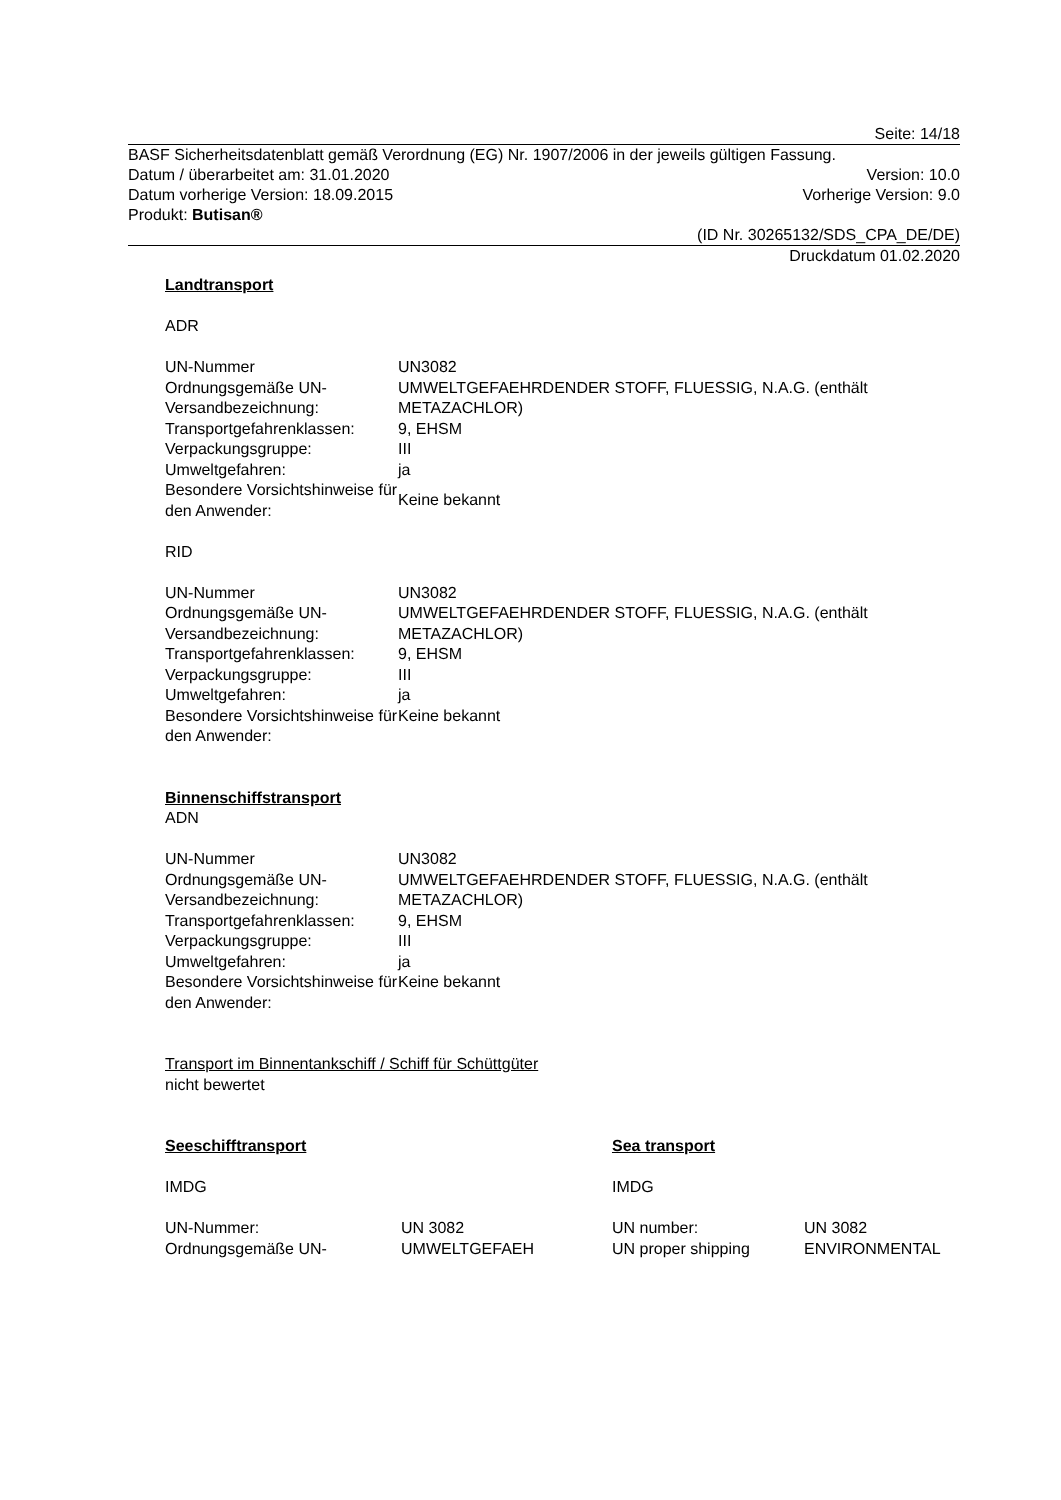Seite: 14/18
BASF Sicherheitsdatenblatt gemäß Verordnung (EG) Nr. 1907/2006 in der jeweils gültigen Fassung.
Datum / überarbeitet am: 31.01.2020 Version: 10.0
Datum vorherige Version: 18.09.2015 Vorherige Version: 9.0
Produkt: Butisan®
(ID Nr. 30265132/SDS_CPA_DE/DE)
Druckdatum 01.02.2020
Landtransport
ADR
| UN-Nummer | UN3082 |
| Ordnungsgemäße UN-Versandbezeichnung: | UMWELTGEFAEHRDENDER STOFF, FLUESSIG, N.A.G. (enthält METAZACHLOR) |
| Transportgefahrenklassen: | 9, EHSM |
| Verpackungsgruppe: | III |
| Umweltgefahren: | ja |
| Besondere Vorsichtshinweise für den Anwender: | Keine bekannt |
RID
| UN-Nummer | UN3082 |
| Ordnungsgemäße UN-Versandbezeichnung: | UMWELTGEFAEHRDENDER STOFF, FLUESSIG, N.A.G. (enthält METAZACHLOR) |
| Transportgefahrenklassen: | 9, EHSM |
| Verpackungsgruppe: | III |
| Umweltgefahren: | ja |
| Besondere Vorsichtshinweise für den Anwender: | Keine bekannt |
Binnenschiffstransport
ADN
| UN-Nummer | UN3082 |
| Ordnungsgemäße UN-Versandbezeichnung: | UMWELTGEFAEHRDENDER STOFF, FLUESSIG, N.A.G. (enthält METAZACHLOR) |
| Transportgefahrenklassen: | 9, EHSM |
| Verpackungsgruppe: | III |
| Umweltgefahren: | ja |
| Besondere Vorsichtshinweise für den Anwender: | Keine bekannt |
Transport im Binnentankschiff / Schiff für Schüttgüter
nicht bewertet
| Seeschifftransport | | Sea transport | |
| IMDG | | IMDG | |
| UN-Nummer: | UN 3082 | UN number: | UN 3082 |
| Ordnungsgemäße UN- | UMWELTGEFAEH | UN proper shipping | ENVIRONMENTAL |